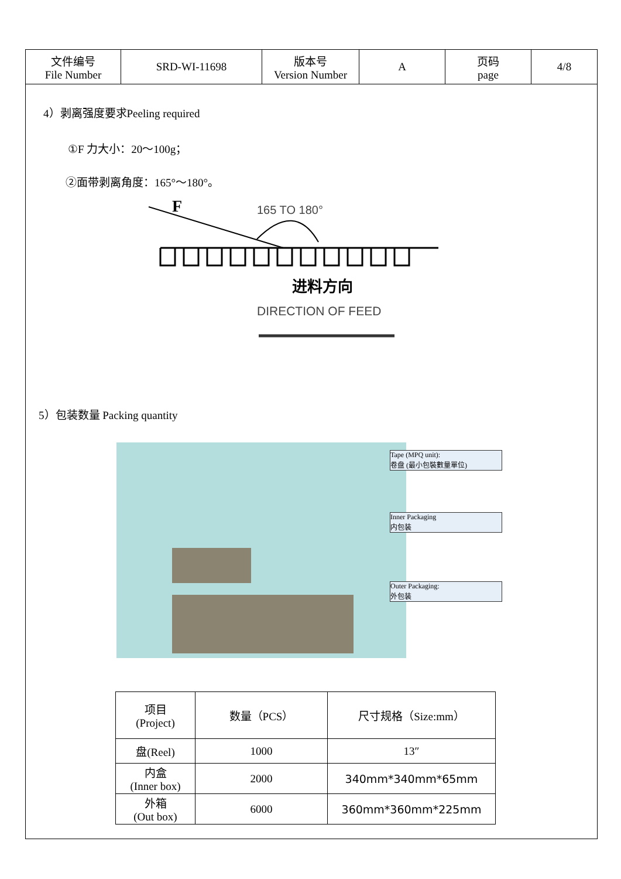| 文件编号 File Number | SRD-WI-11698 | 版本号 Version Number | A | 页码 page | 4/8 |
4）剥离强度要求Peeling required
①F 力大小：20～100g；
②面带剥离角度：165°～180°。
F
165 TO 180°
进料方向
DIRECTION OF FEED
5）包装数量 Packing quantity
Tape (MPQ unit):
卷盘 (最小包裝數量單位)
Inner Packaging
内包装
Outer Packaging:
外包装
| 项目 (Project) | 数量（PCS） | 尺寸规格（Size:mm） |
| 盘(Reel) | 1000 | 13″ |
| 内盒 (Inner box) | 2000 | 340mm*340mm*65mm |
| 外箱 (Out box) | 6000 | 360mm*360mm*225mm |